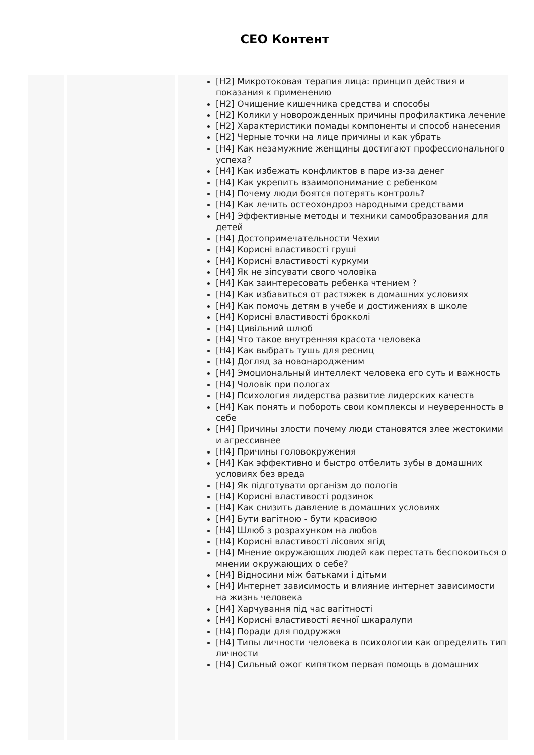CEO Контент
[H2] Микротоковая терапия лица: принцип действия и показания к применению
[H2] Очищение кишечника средства и способы
[H2] Колики у новорожденных причины профилактика лечение
[H2] Характеристики помады компоненты и способ нанесения
[H2] Черные точки на лице причины и как убрать
[H4] Как незамужние женщины достигают профессионального успеха?
[H4] Как избежать конфликтов в паре из-за денег
[H4] Как укрепить взаимопонимание с ребенком
[H4] Почему люди боятся потерять контроль?
[H4] Как лечить остеохондроз народными средствами
[H4] Эффективные методы и техники самообразования для детей
[H4] Достопримечательности Чехии
[H4] Корисні властивості груші
[H4] Корисні властивості куркуми
[H4] Як не зіпсувати свого чоловіка
[H4] Как заинтересовать ребенка чтением ?
[H4] Как избавиться от растяжек в домашних условиях
[H4] Как помочь детям в учебе и достижениях в школе
[H4] Корисні властивості брокколі
[H4] Цивільний шлюб
[H4] Что такое внутренняя красота человека
[H4] Как выбрать тушь для ресниц
[H4] Догляд за новонародженим
[H4] Эмоциональный интеллект человека его суть и важность
[H4] Чоловік при пологах
[H4] Психология лидерства развитие лидерских качеств
[H4] Как понять и побороть свои комплексы и неуверенность в себе
[H4] Причины злости почему люди становятся злее жестокими и агрессивнее
[H4] Причины головокружения
[H4] Как эффективно и быстро отбелить зубы в домашних условиях без вреда
[H4] Як підготувати організм до пологів
[H4] Корисні властивості родзинок
[H4] Как снизить давление в домашних условиях
[H4] Бути вагітною - бути красивою
[H4] Шлюб з розрахунком на любов
[H4] Корисні властивості лісових ягід
[H4] Мнение окружающих людей как перестать беспокоиться о мнении окружающих о себе?
[H4] Відносини між батьками і дітьми
[H4] Интернет зависимость и влияние интернет зависимости на жизнь человека
[H4] Харчування під час вагітності
[H4] Корисні властивості яєчної шкаралупи
[H4] Поради для подружжя
[H4] Типы личности человека в психологии как определить тип личности
[H4] Сильный ожог кипятком первая помощь в домашних